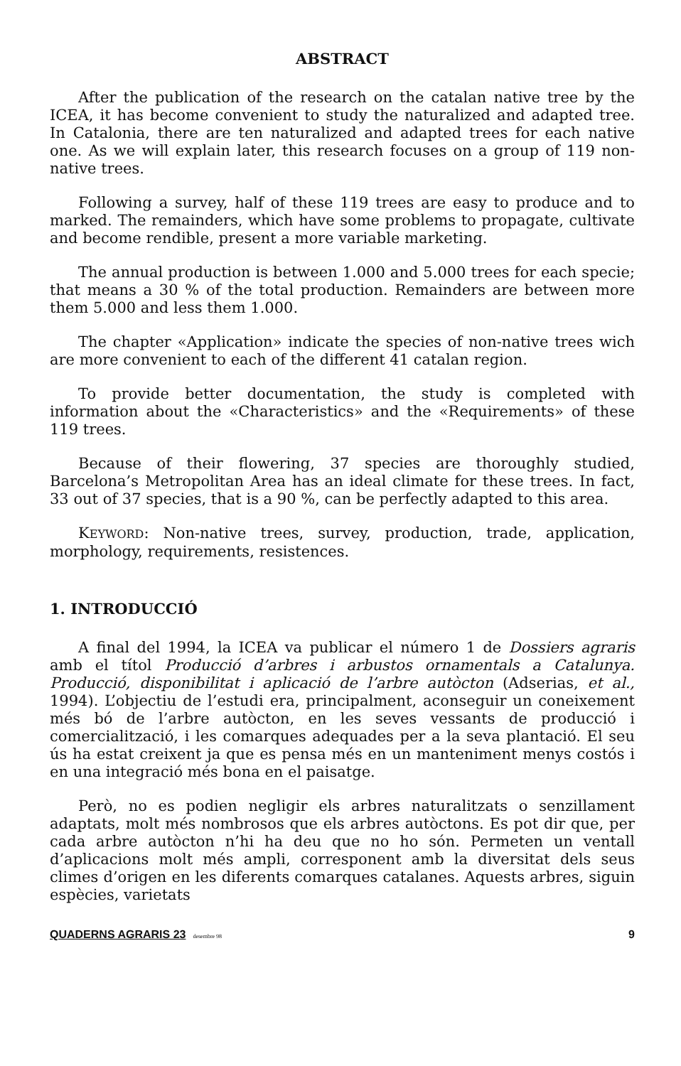ABSTRACT
After the publication of the research on the catalan native tree by the ICEA, it has become convenient to study the naturalized and adapted tree. In Catalonia, there are ten naturalized and adapted trees for each native one. As we will explain later, this research focuses on a group of 119 non-native trees.
Following a survey, half of these 119 trees are easy to produce and to marked. The remainders, which have some problems to propagate, cultivate and become rendible, present a more variable marketing.
The annual production is between 1.000 and 5.000 trees for each specie; that means a 30 % of the total production. Remainders are between more them 5.000 and less them 1.000.
The chapter «Application» indicate the species of non-native trees wich are more convenient to each of the different 41 catalan region.
To provide better documentation, the study is completed with information about the «Characteristics» and the «Requirements» of these 119 trees.
Because of their flowering, 37 species are thoroughly studied, Barcelona’s Metropolitan Area has an ideal climate for these trees. In fact, 33 out of 37 species, that is a 90 %, can be perfectly adapted to this area.
KEYWORD: Non-native trees, survey, production, trade, application, morphology, requirements, resistences.
1. INTRODUCCIÓ
A final del 1994, la ICEA va publicar el número 1 de Dossiers agraris amb el títol Producció d’arbres i arbustos ornamentals a Catalunya. Producció, disponibilitat i aplicació de l’arbre autòcton (Adserias, et al., 1994). L’objectiu de l’estudi era, principalment, aconseguir un coneixement més bó de l’arbre autòcton, en les seves vessants de producció i comercialització, i les comarques adequades per a la seva plantació. El seu ús ha estat creixent ja que es pensa més en un manteniment menys costós i en una integració més bona en el paisatge.
Però, no es podien negligir els arbres naturalitzats o senzillament adaptats, molt més nombrosos que els arbres autòctons. Es pot dir que, per cada arbre autòcton n’hi ha deu que no ho són. Permeten un ventall d’aplicacions molt més ampli, corresponent amb la diversitat dels seus climes d’origen en les diferents comarques catalanes. Aquests arbres, siguin espècies, varietats
QUADERNS AGRARIS 23 desembre 98 9